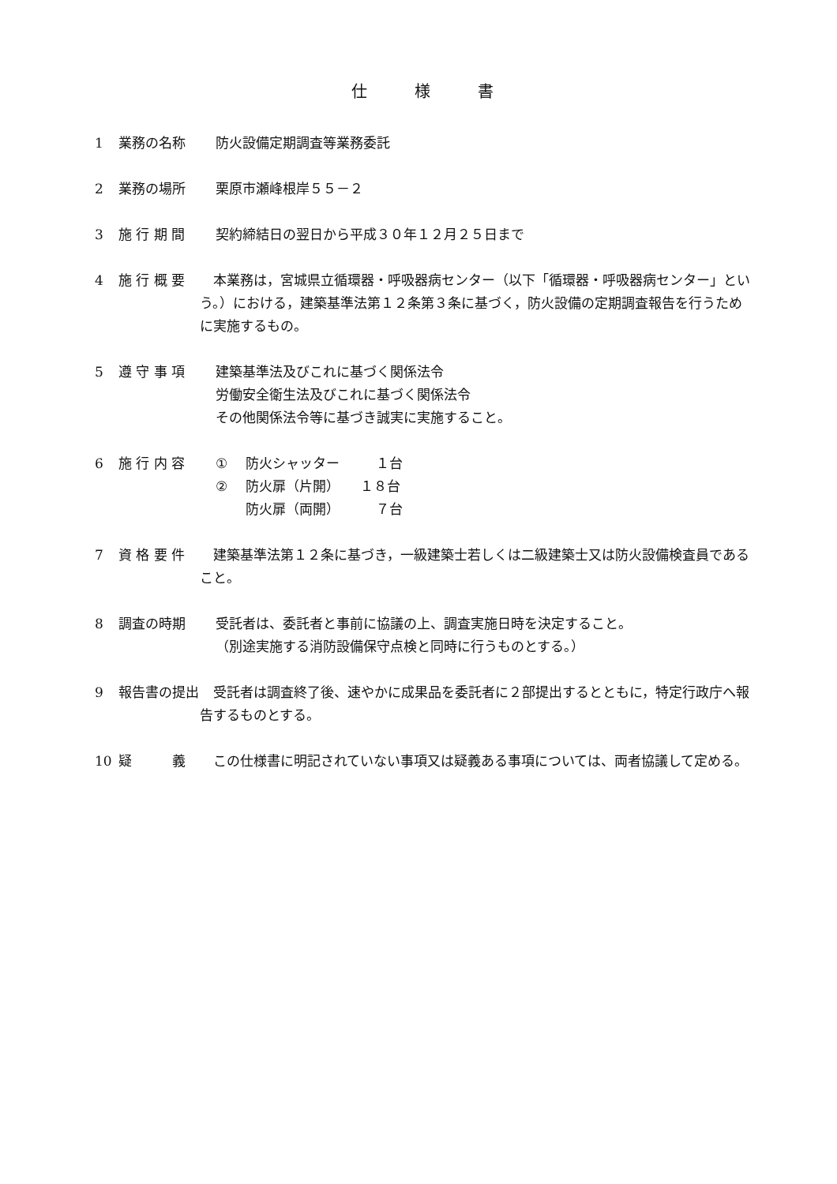仕様書
1 業務の名称 防火設備定期調査等業務委託
2 業務の場所 栗原市瀬峰根岸５５－２
3 施 行 期 間 契約締結日の翌日から平成３０年１２月２５日まで
4 施 行 概 要 本業務は，宮城県立循環器・呼吸器病センター（以下「循環器・呼吸器病センター」という。）における，建築基準法第１２条第３条に基づく，防火設備の定期調査報告を行うために実施するもの。
5 遵 守 事 項 建築基準法及びこれに基づく関係法令
労働安全衛生法及びこれに基づく関係法令
その他関係法令等に基づき誠実に実施すること。
6 施 行 内 容 ① 防火シャッター １台
② 防火扉（片開） １８台
防火扉（両開） ７台
7 資 格 要 件 建築基準法第１２条に基づき，一級建築士若しくは二級建築士又は防火設備検査員であること。
8 調査の時期 受託者は、委託者と事前に協議の上、調査実施日時を決定すること。
（別途実施する消防設備保守点検と同時に行うものとする。）
9 報告書の提出 受託者は調査終了後、速やかに成果品を委託者に２部提出するとともに，特定行政庁へ報告するものとする。
10 疑　　　義 この仕様書に明記されていない事項又は疑義ある事項については、両者協議して定める。